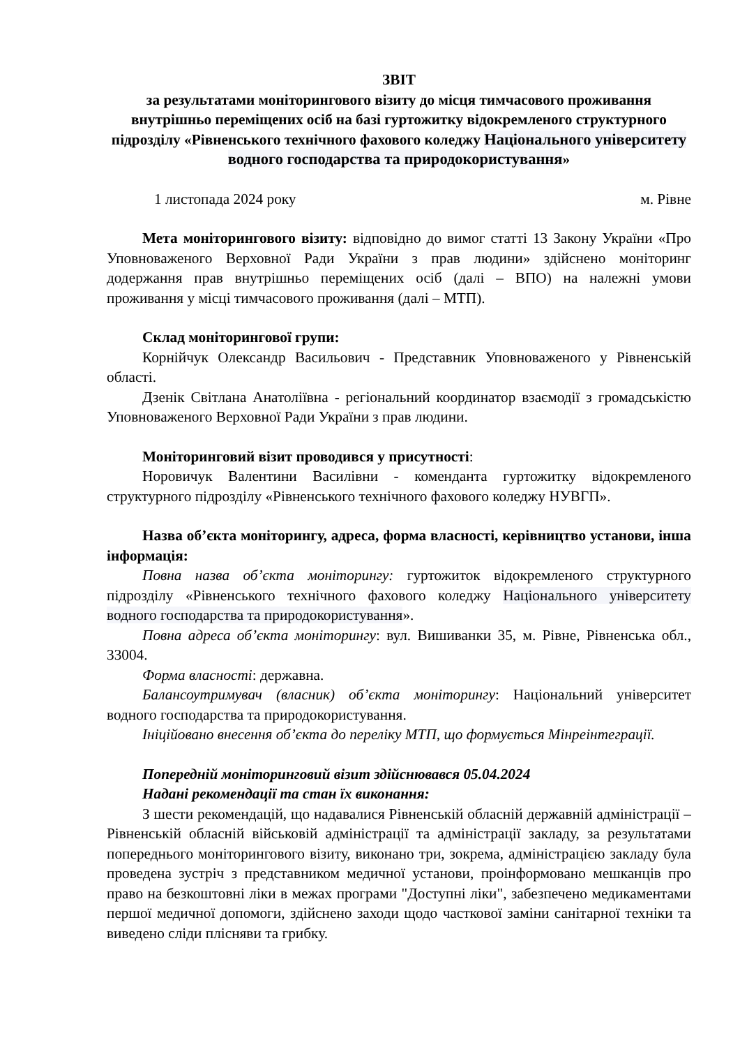ЗВІТ
за результатами моніторингового візиту до місця тимчасового проживання внутрішньо переміщених осіб на базі гуртожитку відокремленого структурного підрозділу «Рівненського технічного фахового коледжу Національного університету водного господарства та природокористування»
1 листопада 2024 року м. Рівне
Мета моніторингового візиту: відповідно до вимог статті 13 Закону України «Про Уповноваженого Верховної Ради України з прав людини» здійснено моніторинг додержання прав внутрішньо переміщених осіб (далі – ВПО) на належні умови проживання у місці тимчасового проживання (далі – МТП).
Склад моніторингової групи:
Корнійчук Олександр Васильович - Представник Уповноваженого у Рівненській області.
Дзенік Світлана Анатоліївна - регіональний координатор взаємодії з громадськістю Уповноваженого Верховної Ради України з прав людини.
Моніторинговий візит проводився у присутності:
Норовичук Валентини Василівни - коменданта гуртожитку відокремленого структурного підрозділу «Рівненського технічного фахового коледжу НУВГП».
Назва об’єкта моніторингу, адреса, форма власності, керівництво установи, інша інформація:
Повна назва об’єкта моніторингу: гуртожиток відокремленого структурного підрозділу «Рівненського технічного фахового коледжу Національного університету водного господарства та природокористування».
Повна адреса об’єкта моніторингу: вул. Вишиванки 35, м. Рівне, Рівненська обл., 33004.
Форма власності: державна.
Балансоутримувач (власник) об’єкта моніторингу: Національний університет водного господарства та природокористування.
Ініційовано внесення об’єкта до переліку МТП, що формується Мінреінтеграції.
Попередній моніторинговий візит здійснювався 05.04.2024
Надані рекомендації та стан їх виконання:
З шести рекомендацій, що надавалися Рівненській обласній державній адміністрації – Рівненській обласній військовій адміністрації та адміністрації закладу, за результатами попереднього моніторингового візиту, виконано три, зокрема, адміністрацією закладу була проведена зустріч з представником медичної установи, проінформовано мешканців про право на безкоштовні ліки в межах програми "Доступні ліки", забезпечено медикаментами першої медичної допомоги, здійснено заходи щодо часткової заміни санітарної техніки та виведено сліди плісняви та грибку.